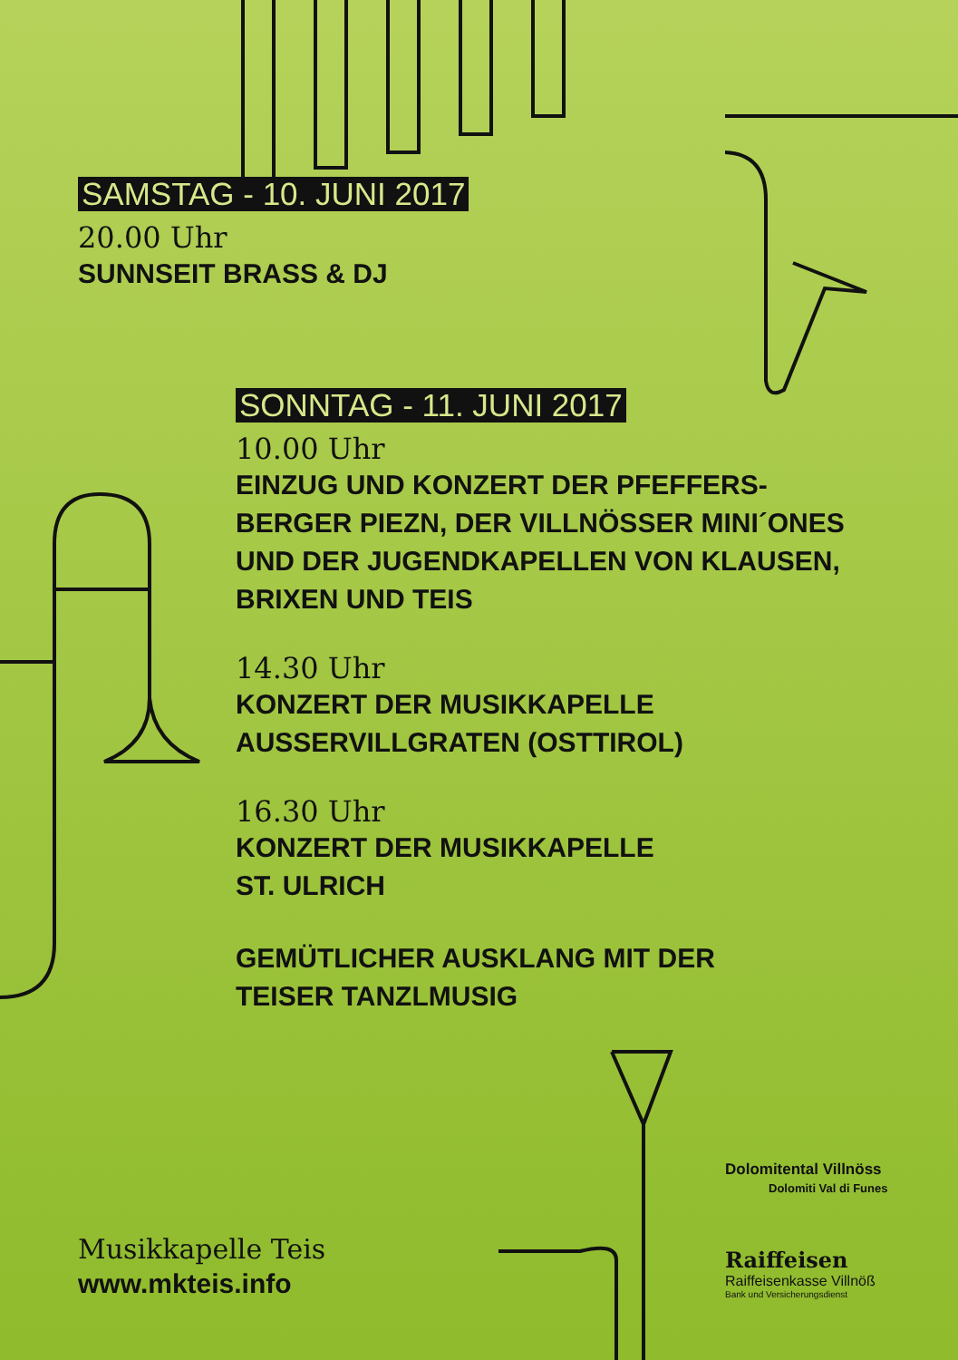SAMSTAG - 10. JUNI 2017
20.00 Uhr
SUNNSEIT BRASS & DJ
SONNTAG - 11. JUNI 2017
10.00 Uhr
EINZUG UND KONZERT DER PFEFFERS-
BERGER PIEZN, DER VILLNÖSSER MINI´ONES
UND DER JUGENDKAPELLEN VON KLAUSEN,
BRIXEN UND TEIS
14.30 Uhr
KONZERT DER MUSIKKAPELLE
AUSSERVILLGRATEN (OSTTIROL)
16.30 Uhr
KONZERT DER MUSIKKAPELLE
ST. ULRICH
GEMÜTLICHER AUSKLANG MIT DER
TEISER TANZLMUSIG
Dolomitental Villnöss
Dolomiti Val di Funes
Raiffeisen
Raiffeisenkasse Villnöß
Bank und Versicherungsdienst
Musikkapelle Teis
www.mkteis.info